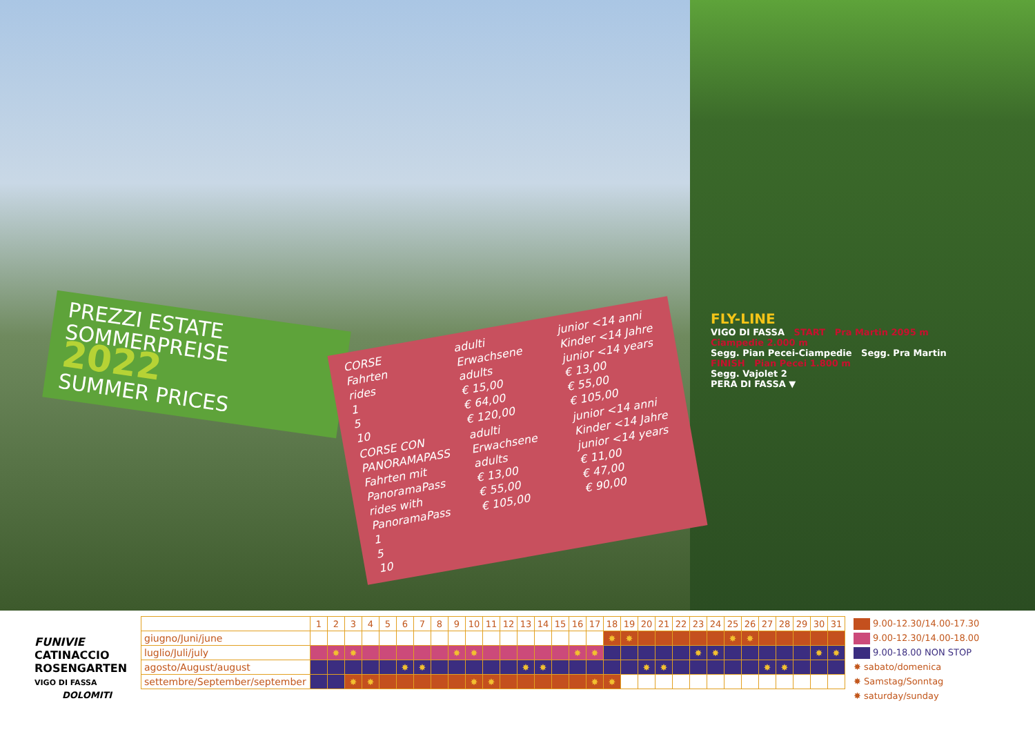PREZZI ESTATE
SOMMERPREISE 2022
SUMMER PRICES
CORSE
Fahrten
rides
1
5
10
adulti
Erwachsene
adults
€ 15,00
€ 64,00
€ 120,00
junior <14 anni
Kinder <14 Jahre
junior <14 years
€ 13,00
€ 55,00
€ 105,00
CORSE CON PANORAMAPASS
Fahrten mit PanoramaPass
rides with PanoramaPass
1
5
10
adulti
Erwachsene
adults
€ 13,00
€ 55,00
€ 105,00
junior <14 anni
Kinder <14 Jahre
junior <14 years
€ 11,00
€ 47,00
€ 90,00
FLY-LINE
VIGO DI FASSA START Pra Martin 2095 m
Ciampedie 2.000 m
Segg. Pian Pecei-Ciampedie Segg. Pra Martin
FINISH Pian Pecei 1.800 m
Segg. Vajolet 2
PERA DI FASSA ▼
FUNIVIE
CATINACCIO
ROSENGARTEN
VIGO DI FASSA
DOLOMITI
| | 1 | 2 | 3 | 4 | 5 | 6 | 7 | 8 | 9 | 10 | 11 | 12 | 13 | 14 | 15 | 16 | 17 | 18 | 19 | 20 | 21 | 22 | 23 | 24 | 25 | 26 | 27 | 28 | 29 | 30 | 31 |
| giugno/Juni/june | | | | | | | | | | | | | | | | | | ✸ | ✸ | | | | | | ✸ | ✸ | | | | | |
| luglio/Juli/july | | ✸ | ✸ | | | | | | ✸ | ✸ | | | | | | ✸ | ✸ | | | | | | ✸ | ✸ | | | | | | ✸ | ✸ |
| agosto/August/august | | | | | | ✸ | ✸ | | | | | | ✸ | ✸ | | | | | | ✸ | ✸ | | | | | | ✸ | ✸ | | | |
| settembre/September/september | | | ✸ | ✸ | | | | | | ✸ | ✸ | | | | | | ✸ | ✸ | | | | | | | | | | | | | |
9.00-12.30/14.00-17.30
9.00-12.30/14.00-18.00
9.00-18.00 NON STOP
✸ sabato/domenica
✸ Samstag/Sonntag
✸ saturday/sunday